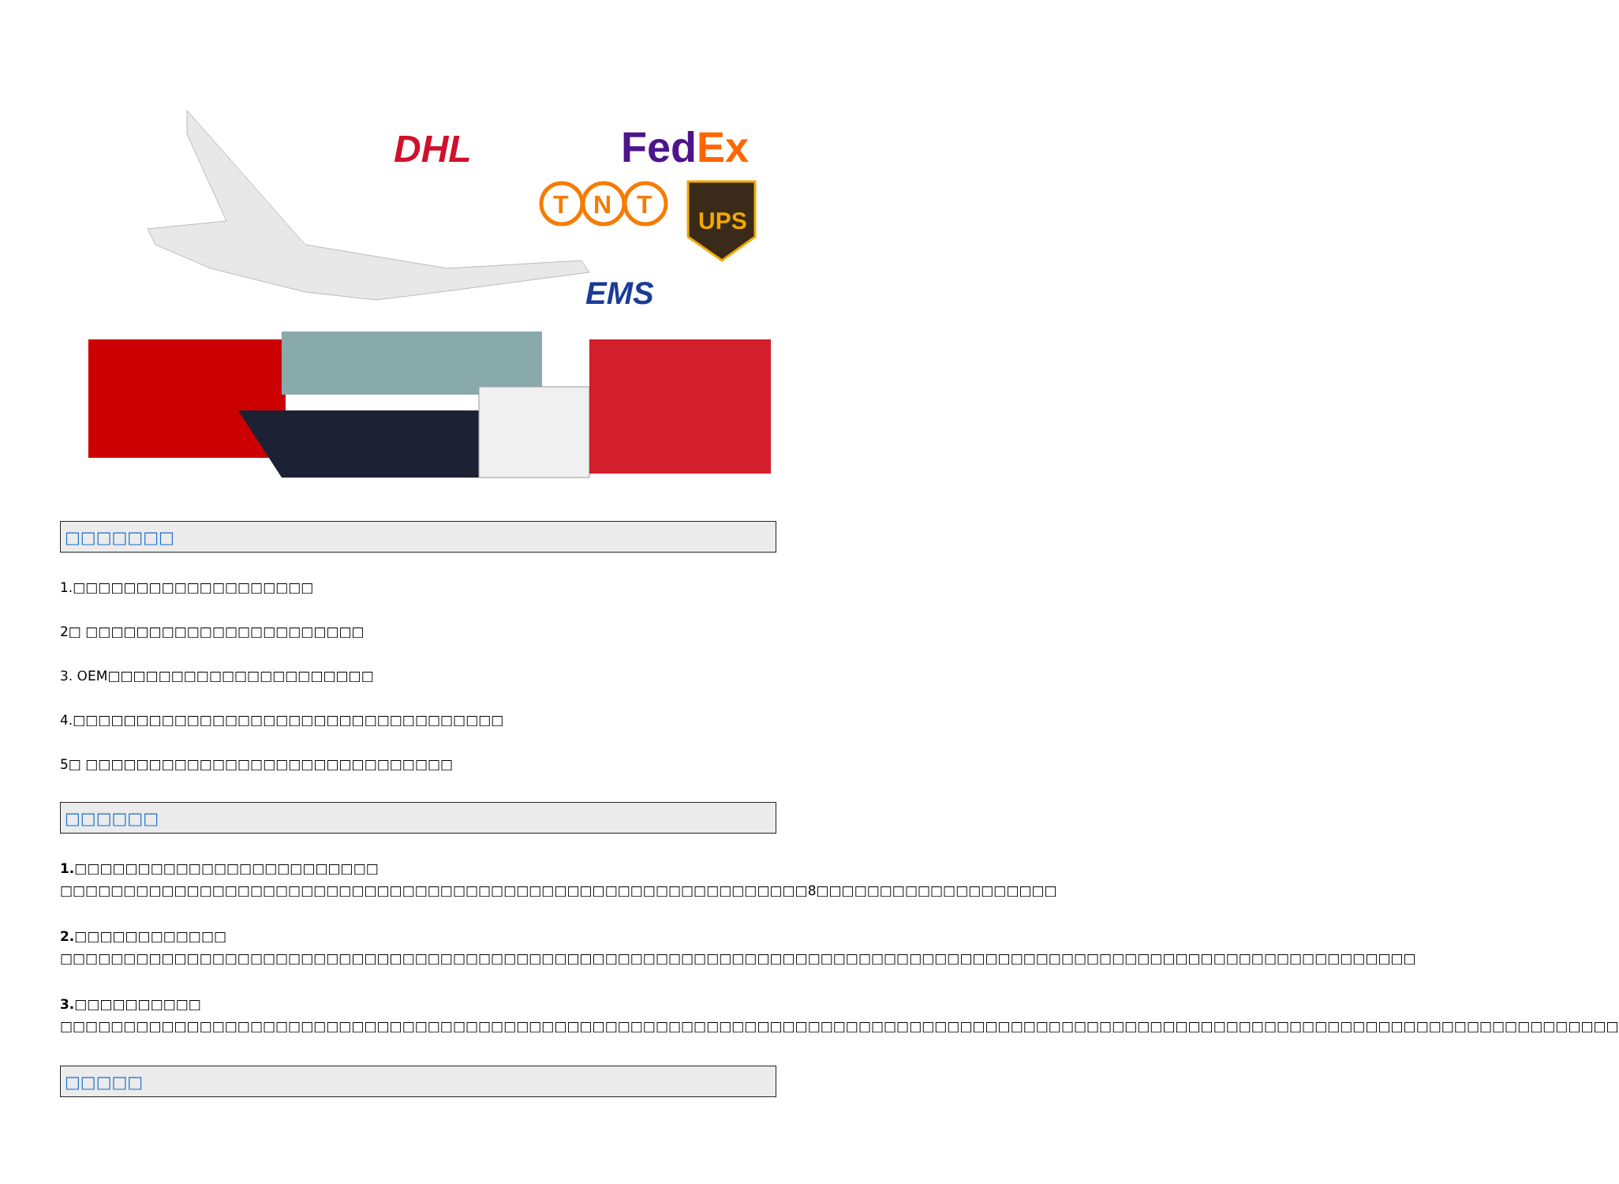DHL
FedEx
T
N
T
UPS
EMS
□□□□□□□
1.□□□□□□□□□□□□□□□□□□□
2□ □□□□□□□□□□□□□□□□□□□□□□
3. OEM□□□□□□□□□□□□□□□□□□□□□
4.□□□□□□□□□□□□□□□□□□□□□□□□□□□□□□□□□□
5□ □□□□□□□□□□□□□□□□□□□□□□□□□□□□□
□□□□□□
1.□□□□□□□□□□□□□□□□□□□□□□□□
□□□□□□□□□□□□□□□□□□□□□□□□□□□□□□□□□□□□□□□□□□□□□□□□□□□□□□□□□□□8□□□□□□□□□□□□□□□□□□□
2.□□□□□□□□□□□□
□□□□□□□□□□□□□□□□□□□□□□□□□□□□□□□□□□□□□□□□□□□□□□□□□□□□□□□□□□□□□□□□□□□□□□□□□□□□□□□□□□□□□□□□□□□□□□□□□□□□□□□□□□□
3.□□□□□□□□□□
□□□□□□□□□□□□□□□□□□□□□□□□□□□□□□□□□□□□□□□□□□□□□□□□□□□□□□□□□□□□□□□□□□□□□□□□□□□□□□□□□□□□□□□□□□□□□□□□□□□□□□□□□□□□□□□□□□□□□□□□□□□
□□□□□